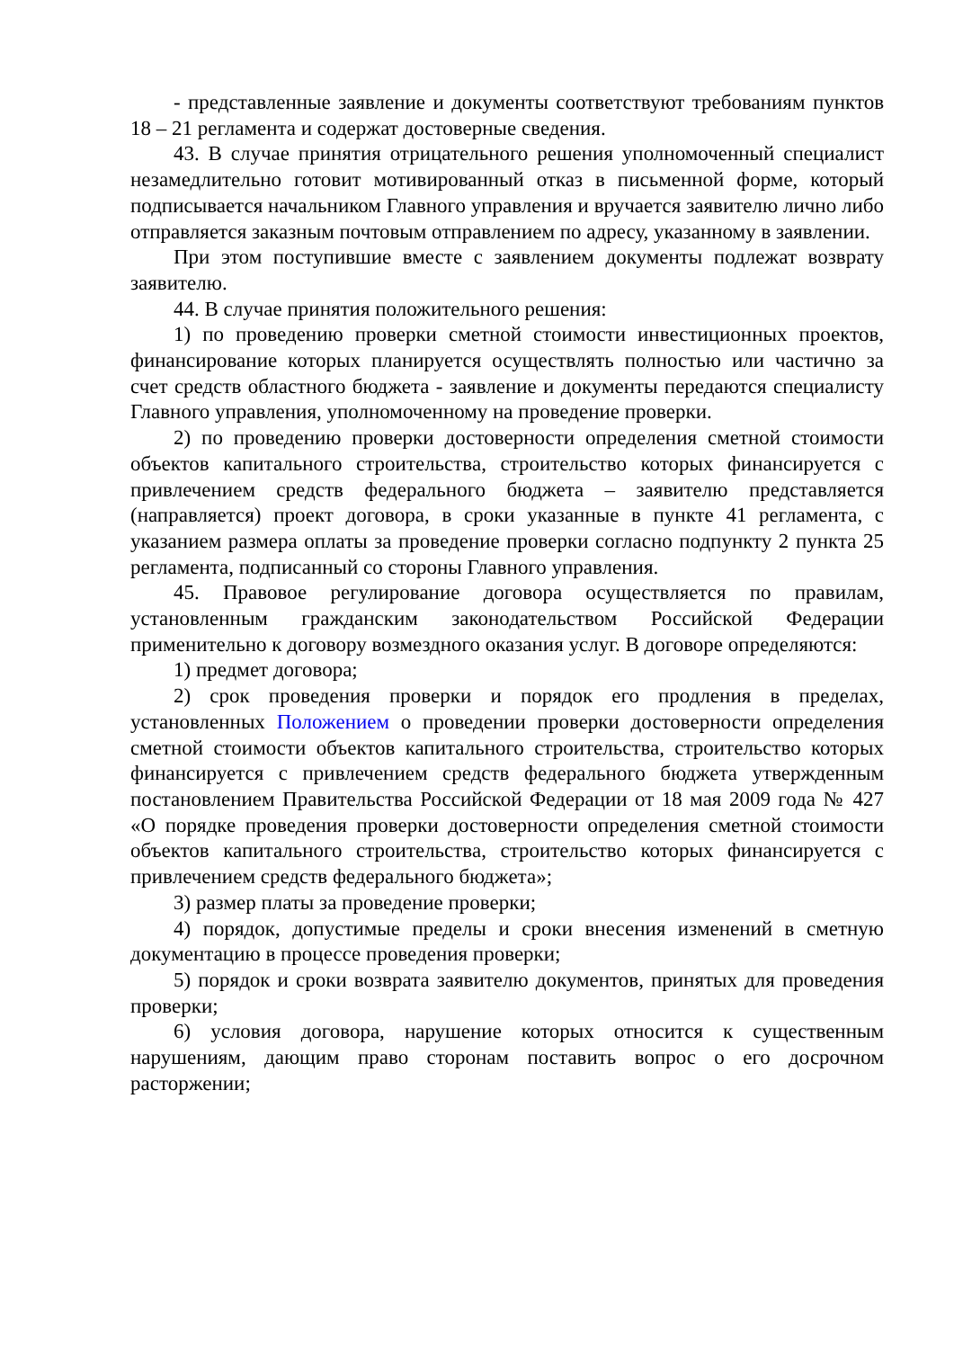- представленные заявление и документы соответствуют требованиям пунктов 18 – 21 регламента и содержат достоверные сведения.
43. В случае принятия отрицательного решения уполномоченный специалист незамедлительно готовит мотивированный отказ в письменной форме, который подписывается начальником Главного управления и вручается заявителю лично либо отправляется заказным почтовым отправлением по адресу, указанному в заявлении.
При этом поступившие вместе с заявлением документы подлежат возврату заявителю.
44. В случае принятия положительного решения:
1) по проведению проверки сметной стоимости инвестиционных проектов, финансирование которых планируется осуществлять полностью или частично за счет средств областного бюджета - заявление и документы передаются специалисту Главного управления, уполномоченному на проведение проверки.
2) по проведению проверки достоверности определения сметной стоимости объектов капитального строительства, строительство которых финансируется с привлечением средств федерального бюджета – заявителю представляется (направляется) проект договора, в сроки указанные в пункте 41 регламента, с указанием размера оплаты за проведение проверки согласно подпункту 2 пункта 25 регламента, подписанный со стороны Главного управления.
45. Правовое регулирование договора осуществляется по правилам, установленным гражданским законодательством Российской Федерации применительно к договору возмездного оказания услуг. В договоре определяются:
1) предмет договора;
2) срок проведения проверки и порядок его продления в пределах, установленных Положением о проведении проверки достоверности определения сметной стоимости объектов капитального строительства, строительство которых финансируется с привлечением средств федерального бюджета утвержденным постановлением Правительства Российской Федерации от 18 мая 2009 года № 427 «О порядке проведения проверки достоверности определения сметной стоимости объектов капитального строительства, строительство которых финансируется с привлечением средств федерального бюджета»;
3) размер платы за проведение проверки;
4) порядок, допустимые пределы и сроки внесения изменений в сметную документацию в процессе проведения проверки;
5) порядок и сроки возврата заявителю документов, принятых для проведения проверки;
6) условия договора, нарушение которых относится к существенным нарушениям, дающим право сторонам поставить вопрос о его досрочном расторжении;